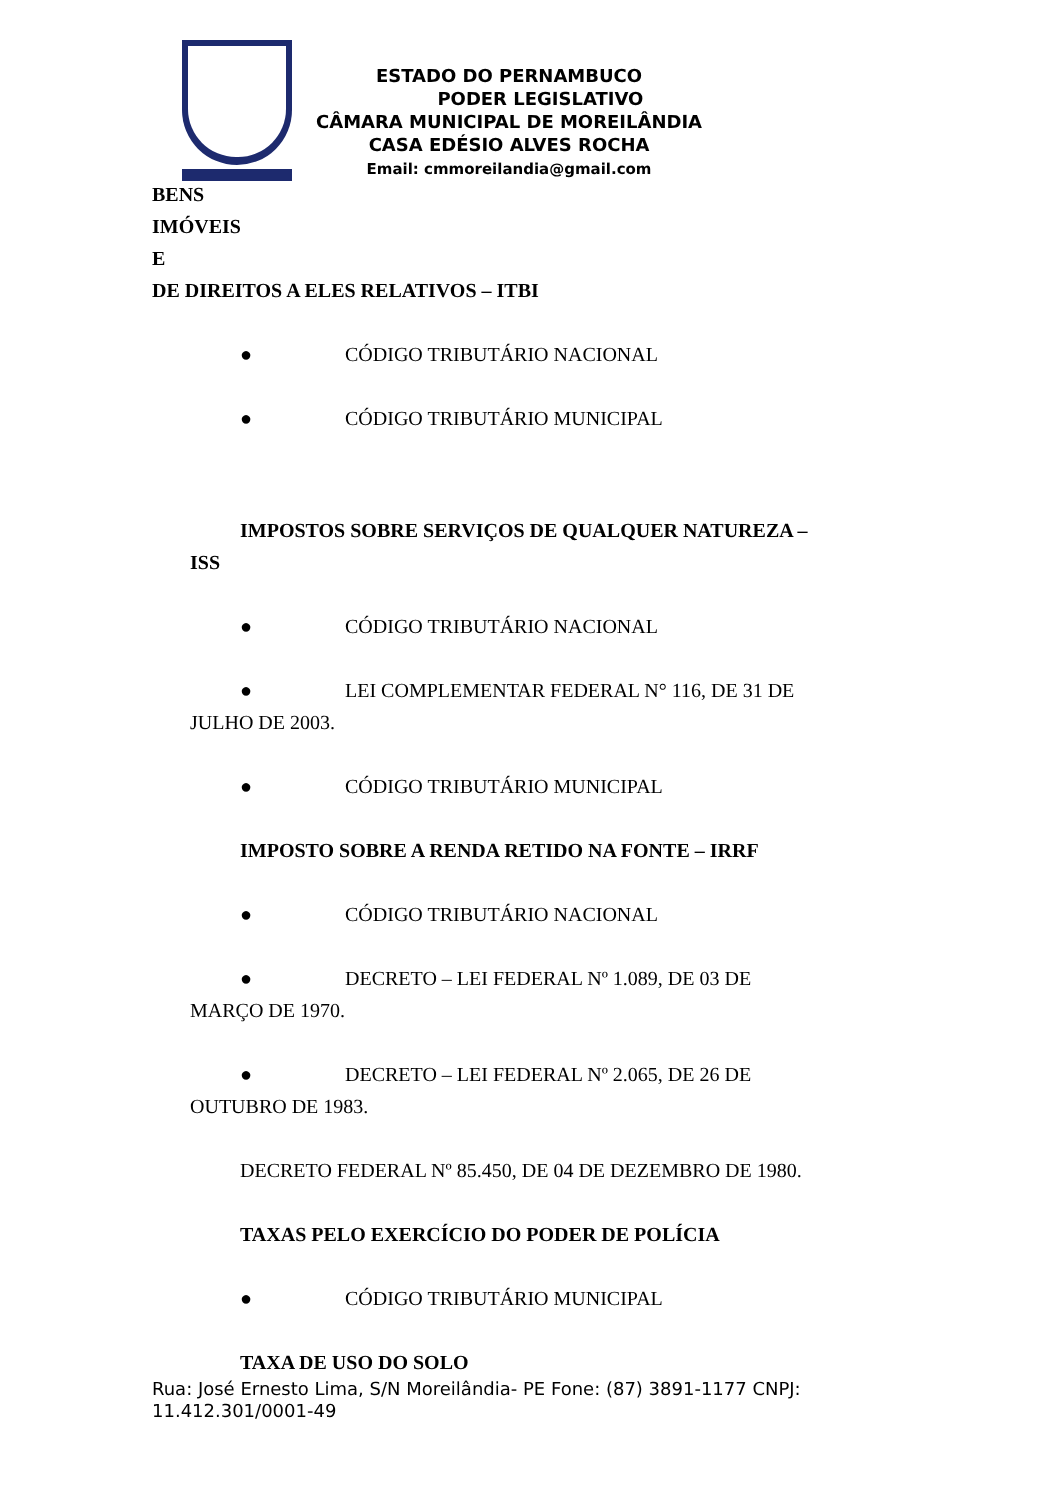ESTADO DO PERNAMBUCO
PODER LEGISLATIVO
CÂMARA MUNICIPAL DE MOREILÂNDIA
CASA EDÉSIO ALVES ROCHA
Email: cmmoreilandia@gmail.com
BENS
IMÓVEIS
E
DE DIREITOS A ELES RELATIVOS – ITBI
● CÓDIGO TRIBUTÁRIO NACIONAL
● CÓDIGO TRIBUTÁRIO MUNICIPAL
IMPOSTOS SOBRE SERVIÇOS DE QUALQUER NATUREZA –
ISS
● CÓDIGO TRIBUTÁRIO NACIONAL
● LEI COMPLEMENTAR FEDERAL N° 116, DE 31 DE
JULHO DE 2003.
● CÓDIGO TRIBUTÁRIO MUNICIPAL
IMPOSTO SOBRE A RENDA RETIDO NA FONTE – IRRF
● CÓDIGO TRIBUTÁRIO NACIONAL
● DECRETO – LEI FEDERAL Nº 1.089, DE 03 DE
MARÇO DE 1970.
● DECRETO – LEI FEDERAL Nº 2.065, DE 26 DE
OUTUBRO DE 1983.
DECRETO FEDERAL Nº 85.450, DE 04 DE DEZEMBRO DE 1980.
TAXAS PELO EXERCÍCIO DO PODER DE POLÍCIA
● CÓDIGO TRIBUTÁRIO MUNICIPAL
TAXA DE USO DO SOLO
Rua: José Ernesto Lima, S/N Moreilândia- PE Fone: (87) 3891-1177 CNPJ: 11.412.301/0001-49